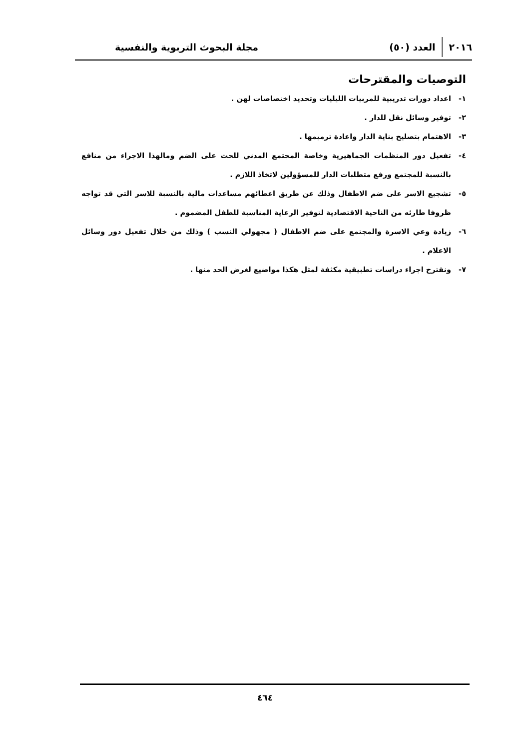٢٠١٦ العدد (٥٠) مجلة البحوث التربوية والنفسية
التوصيات والمقترحات
١- اعداد دورات تدريبية للمربيات الليليات وتحديد اختصاصات لهن .
٢- توفير وسائل نقل للدار .
٣- الاهتمام بتصليح بناية الدار واعادة ترميمها .
٤- تفعيل دور المنظمات الجماهيرية وخاصة المجتمع المدني للحث على الضم ومالهذا الاجراء من منافع بالنسبة للمجتمع ورفع متطلبات الدار للمسؤولين لاتخاذ اللازم .
٥- تشجيع الاسر على ضم الاطفال وذلك عن طريق اعطائهم مساعدات مالية بالنسبة للاسر التي قد تواجه ظروفا طارئه من الناحية الاقتصادية لتوفير الرعاية المناسبة للطفل المضموم .
٦- زيادة وعي الاسرة والمجتمع على ضم الاطفال ( مجهولي النسب ) وذلك من خلال تفعيل دور وسائل الاعلام .
٧- ونقترح اجراء دراسات تطبيقية مكثفة لمثل هكذا مواضيع لغرض الحد منها .
٤٦٤